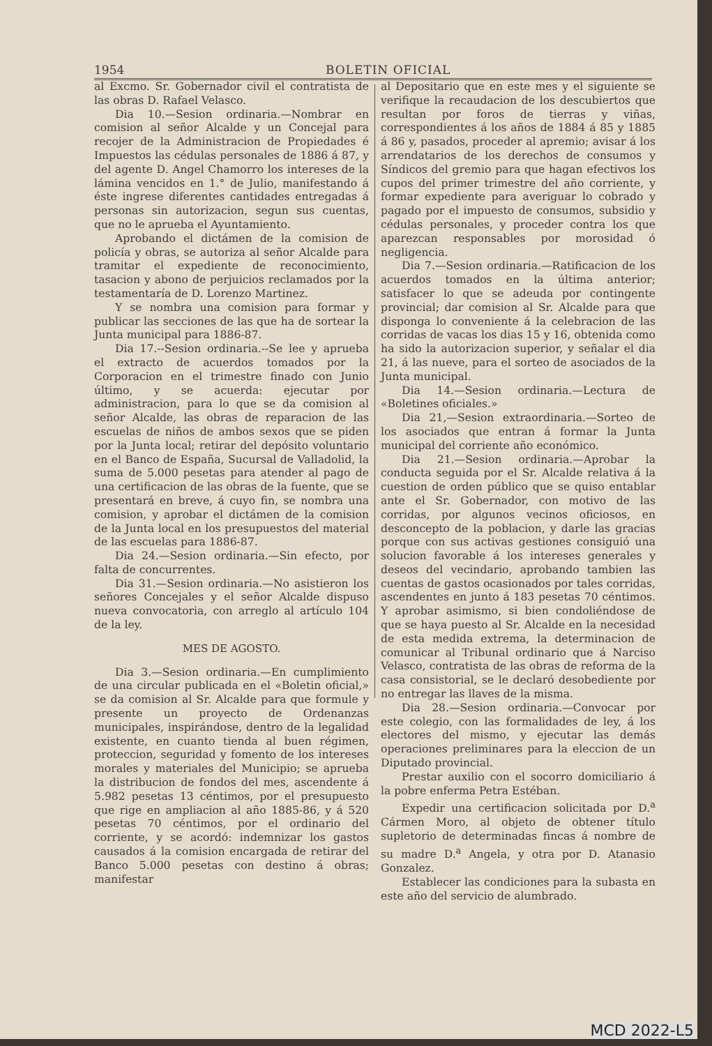1954 BOLETIN OFICIAL
al Excmo. Sr. Gobernador civil el contratista de las obras D. Rafael Velasco.
Dia 10.—Sesion ordinaria.—Nombrar en comision al señor Alcalde y un Concejal para recojer de la Administracion de Propiedades é Impuestos las cédulas personales de 1886 á 87, y del agente D. Angel Chamorro los intereses de la lámina vencidos en 1.° de Julio, manifestando á éste ingrese diferentes cantidades entregadas á personas sin autorizacion, segun sus cuentas, que no le aprueba el Ayuntamiento.
Aprobando el dictámen de la comision de policía y obras, se autoriza al señor Alcalde para tramitar el expediente de reconocimiento, tasacion y abono de perjuicios reclamados por la testamentaría de D. Lorenzo Martinez.
Y se nombra una comision para formar y publicar las secciones de las que ha de sortear la Junta municipal para 1886-87.
Dia 17.--Sesion ordinaria.--Se lee y aprueba el extracto de acuerdos tomados por la Corporacion en el trimestre finado con Junio último, y se acuerda: ejecutar por administracion, para lo que se da comision al señor Alcalde, las obras de reparacion de las escuelas de niños de ambos sexos que se piden por la Junta local; retirar del depósito voluntario en el Banco de España, Sucursal de Valladolid, la suma de 5.000 pesetas para atender al pago de una certificacion de las obras de la fuente, que se presentará en breve, á cuyo fin, se nombra una comision, y aprobar el dictámen de la comision de la Junta local en los presupuestos del material de las escuelas para 1886-87.
Dia 24.—Sesion ordinaria.—Sin efecto, por falta de concurrentes.
Dia 31.—Sesion ordinaria.—No asistieron los señores Concejales y el señor Alcalde dispuso nueva convocatoria, con arreglo al artículo 104 de la ley.
MES DE AGOSTO.
Dia 3.—Sesion ordinaria.—En cumplimiento de una circular publicada en el «Boletin oficial,» se da comision al Sr. Alcalde para que formule y presente un proyecto de Ordenanzas municipales, inspirándose, dentro de la legalidad existente, en cuanto tienda al buen régimen, proteccion, seguridad y fomento de los intereses morales y materiales del Municipio; se aprueba la distribucion de fondos del mes, ascendente á 5.982 pesetas 13 céntimos, por el presupuesto que rige en ampliacion al año 1885-86, y á 520 pesetas 70 céntimos, por el ordinario del corriente, y se acordó: indemnizar los gastos causados á la comision encargada de retirar del Banco 5.000 pesetas con destino á obras; manifestar
al Depositario que en este mes y el siguiente se verifique la recaudacion de los descubiertos que resultan por foros de tierras y viñas, correspondientes á los años de 1884 á 85 y 1885 á 86 y, pasados, proceder al apremio; avisar á los arrendatarios de los derechos de consumos y Síndicos del gremio para que hagan efectivos los cupos del primer trimestre del año corriente, y formar expediente para averiguar lo cobrado y pagado por el impuesto de consumos, subsidio y cédulas personales, y proceder contra los que aparezcan responsables por morosidad ó negligencia.
Dia 7.—Sesion ordinaria.—Ratificacion de los acuerdos tomados en la última anterior; satisfacer lo que se adeuda por contingente provincial; dar comision al Sr. Alcalde para que disponga lo conveniente á la celebracion de las corridas de vacas los dias 15 y 16, obtenida como ha sido la autorizacion superior, y señalar el dia 21, á las nueve, para el sorteo de asociados de la Junta municipal.
Dia 14.—Sesion ordinaria.—Lectura de «Boletines oficiales.»
Dia 21,—Sesion extraordinaria.—Sorteo de los asociados que entran á formar la Junta municipal del corriente año económico.
Dia 21.—Sesion ordinaria.—Aprobar la conducta seguida por el Sr. Alcalde relativa á la cuestion de orden público que se quiso entablar ante el Sr. Gobernador, con motivo de las corridas, por algunos vecinos oficiosos, en desconcepto de la poblacion, y darle las gracias porque con sus activas gestiones consiguió una solucion favorable á los intereses generales y deseos del vecindario, aprobando tambien las cuentas de gastos ocasionados por tales corridas, ascendentes en junto á 183 pesetas 70 céntimos. Y aprobar asimismo, si bien condoliéndose de que se haya puesto al Sr. Alcalde en la necesidad de esta medida extrema, la determinacion de comunicar al Tribunal ordinario que á Narciso Velasco, contratista de las obras de reforma de la casa consistorial, se le declaró desobediente por no entregar las llaves de la misma.
Dia 28.—Sesion ordinaria.—Convocar por este colegio, con las formalidades de ley, á los electores del mismo, y ejecutar las demás operaciones preliminares para la eleccion de un Diputado provincial.
Prestar auxilio con el socorro domiciliario á la pobre enferma Petra Estéban.
Expedir una certificacion solicitada por D.<sup>a</sup> Cármen Moro, al objeto de obtener título supletorio de determinadas fincas á nombre de su madre D.<sup>a</sup> Angela, y otra por D. Atanasio Gonzalez.
Establecer las condiciones para la subasta en este año del servicio de alumbrado.
MCD 2022-L5